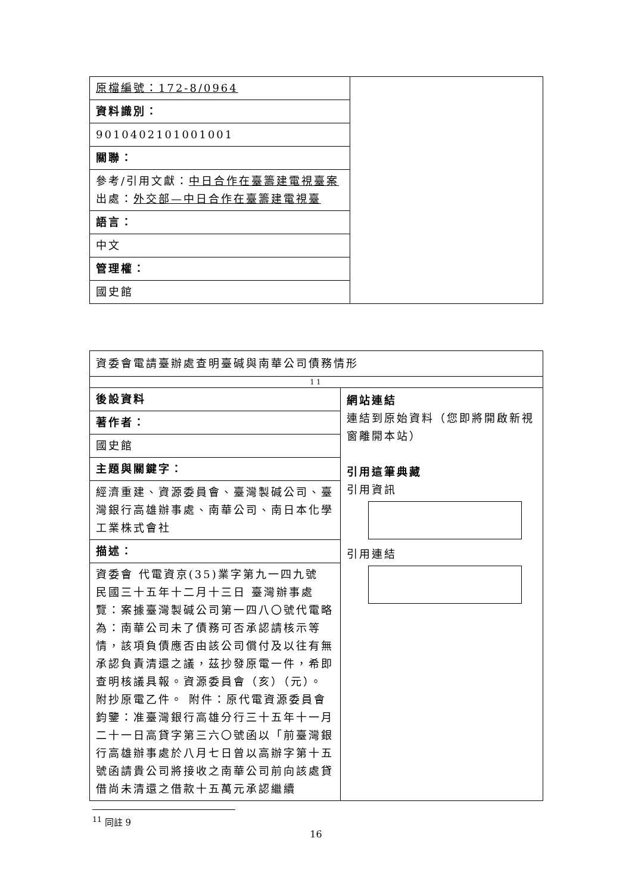| / 原檔編號：172-8/0964 / / 資料識別： / / 9010402101001001 / / 關聯： / / 參考/引用文獻： 中日合作在臺籌建電視臺案 出處： 外交部—中日合作在臺籌建電視臺 / / 語言： / / 中文 / / 管理權： / / 國史館 / | |
| 資委會電請臺辦處查明臺碱與南華公司債務情形 | |
| 11 | |
| / 後設資料 / / 著作者： / / 國史館 / / 主題與關鍵字： / / 經濟重建、資源委員會、臺灣製碱公司、臺灣銀行高雄辦事處、南華公司、南日本化學工業株式會社 / / 描述： / / 資委會 代電資京(35)業字第九一四九號 民國三十五年十二月十三日 臺灣辦事處 覽：案據臺灣製碱公司第一四八〇號代電略為：南華公司未了債務可否承認請核示等情，該項負債應否由該公司償付及以往有無承認負責清還之議，茲抄發原電一件，希即查明核議具報。資源委員會（亥）（元）。 附抄原電乙件。 附件：原代電資源委員會 鈞鑒：准臺灣銀行高雄分行三十五年十一月二十一日高貸字第三六〇號函以「前臺灣銀行高雄辦事處於八月七日曾以高辦字第十五號函請貴公司將接收之南華公司前向該處貸借尚未清還之借款十五萬元承認繼續 / | 網站連結 連結到原始資料（您即將開啟新視窗離開本站） 引用這筆典藏 引用資訊 引用連結 |
<sup>11</sup> 同註 9
16